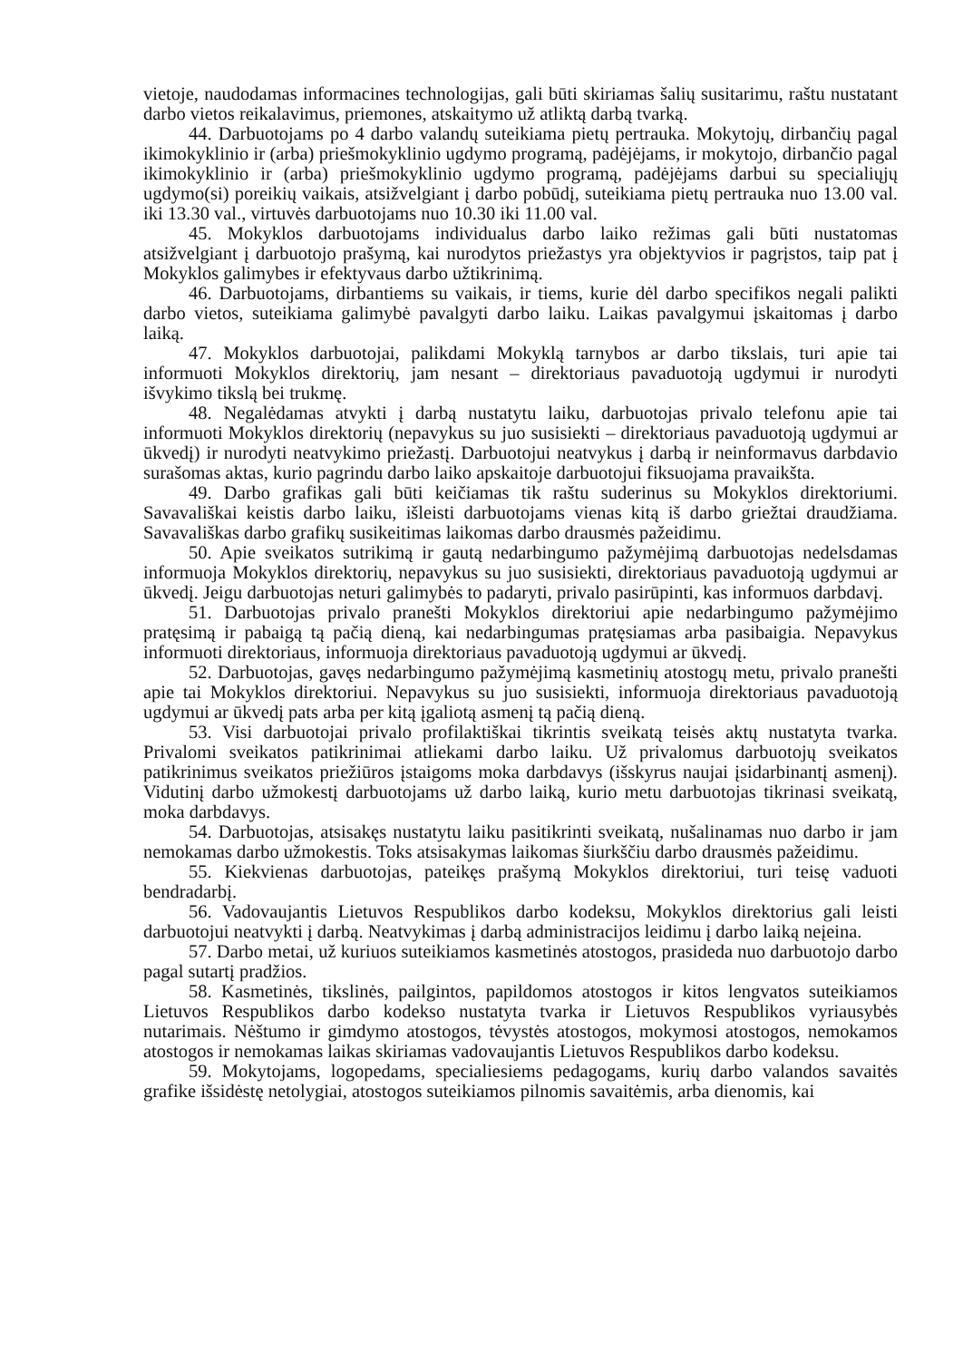vietoje, naudodamas informacines technologijas, gali būti skiriamas šalių susitarimu, raštu nustatant darbo vietos reikalavimus, priemones, atskaitymo už atliktą darbą tvarką.
44. Darbuotojams po 4 darbo valandų suteikiama pietų pertrauka. Mokytojų, dirbančių pagal ikimokyklinio ir (arba) priešmokyklinio ugdymo programą, padėjėjams, ir mokytojo, dirbančio pagal ikimokyklinio ir (arba) priešmokyklinio ugdymo programą, padėjėjams darbui su specialiųjų ugdymo(si) poreikių vaikais, atsižvelgiant į darbo pobūdį, suteikiama pietų pertrauka nuo 13.00 val. iki 13.30 val., virtuvės darbuotojams nuo 10.30 iki 11.00 val.
45. Mokyklos darbuotojams individualus darbo laiko režimas gali būti nustatomas atsižvelgiant į darbuotojo prašymą, kai nurodytos priežastys yra objektyvios ir pagrįstos, taip pat į Mokyklos galimybes ir efektyvaus darbo užtikrinimą.
46. Darbuotojams, dirbantiems su vaikais, ir tiems, kurie dėl darbo specifikos negali palikti darbo vietos, suteikiama galimybė pavalgyti darbo laiku. Laikas pavalgymui įskaitomas į darbo laiką.
47. Mokyklos darbuotojai, palikdami Mokyklą tarnybos ar darbo tikslais, turi apie tai informuoti Mokyklos direktorių, jam nesant – direktoriaus pavaduotoją ugdymui ir nurodyti išvykimo tikslą bei trukmę.
48. Negalėdamas atvykti į darbą nustatytu laiku, darbuotojas privalo telefonu apie tai informuoti Mokyklos direktorių (nepavykus su juo susisiekti – direktoriaus pavaduotoją ugdymui ar ūkvedį) ir nurodyti neatvykimo priežastį. Darbuotojui neatvykus į darbą ir neinformavus darbdavio surašomas aktas, kurio pagrindu darbo laiko apskaitoje darbuotojui fiksuojama pravaikšta.
49. Darbo grafikas gali būti keičiamas tik raštu suderinus su Mokyklos direktoriumi. Savavališkai keistis darbo laiku, išleisti darbuotojams vienas kitą iš darbo griežtai draudžiama. Savavališkas darbo grafikų susikeitimas laikomas darbo drausmės pažeidimu.
50. Apie sveikatos sutrikimą ir gautą nedarbingumo pažymėjimą darbuotojas nedelsdamas informuoja Mokyklos direktorių, nepavykus su juo susisiekti, direktoriaus pavaduotoją ugdymui ar ūkvedį. Jeigu darbuotojas neturi galimybės to padaryti, privalo pasirūpinti, kas informuos darbdavį.
51. Darbuotojas privalo pranešti Mokyklos direktoriui apie nedarbingumo pažymėjimo pratęsimą ir pabaigą tą pačią dieną, kai nedarbingumas pratęsiamas arba pasibaigia. Nepavykus informuoti direktoriaus, informuoja direktoriaus pavaduotoją ugdymui ar ūkvedį.
52. Darbuotojas, gavęs nedarbingumo pažymėjimą kasmetinių atostogų metu, privalo pranešti apie tai Mokyklos direktoriui. Nepavykus su juo susisiekti, informuoja direktoriaus pavaduotoją ugdymui ar ūkvedį pats arba per kitą įgaliotą asmenį tą pačią dieną.
53. Visi darbuotojai privalo profilaktiškai tikrintis sveikatą teisės aktų nustatyta tvarka. Privalomi sveikatos patikrinimai atliekami darbo laiku. Už privalomus darbuotojų sveikatos patikrinimus sveikatos priežiūros įstaigoms moka darbdavys (išskyrus naujai įsidarbinantį asmenį). Vidutinį darbo užmokestį darbuotojams už darbo laiką, kurio metu darbuotojas tikrinasi sveikatą, moka darbdavys.
54. Darbuotojas, atsisakęs nustatytu laiku pasitikrinti sveikatą, nušalinamas nuo darbo ir jam nemokamas darbo užmokestis. Toks atsisakymas laikomas šiurkščiu darbo drausmės pažeidimu.
55. Kiekvienas darbuotojas, pateikęs prašymą Mokyklos direktoriui, turi teisę vaduoti bendradarbį.
56. Vadovaujantis Lietuvos Respublikos darbo kodeksu, Mokyklos direktorius gali leisti darbuotojui neatvykti į darbą. Neatvykimas į darbą administracijos leidimu į darbo laiką neįeina.
57. Darbo metai, už kuriuos suteikiamos kasmetinės atostogos, prasideda nuo darbuotojo darbo pagal sutartį pradžios.
58. Kasmetinės, tikslinės, pailgintos, papildomos atostogos ir kitos lengvatos suteikiamos Lietuvos Respublikos darbo kodekso nustatyta tvarka ir Lietuvos Respublikos vyriausybės nutarimais. Nėštumo ir gimdymo atostogos, tėvystės atostogos, mokymosi atostogos, nemokamos atostogos ir nemokamas laikas skiriamas vadovaujantis Lietuvos Respublikos darbo kodeksu.
59. Mokytojams, logopedams, specialiesiems pedagogams, kurių darbo valandos savaitės grafike išsidėstę netolygiai, atostogos suteikiamos pilnomis savaitėmis, arba dienomis, kai